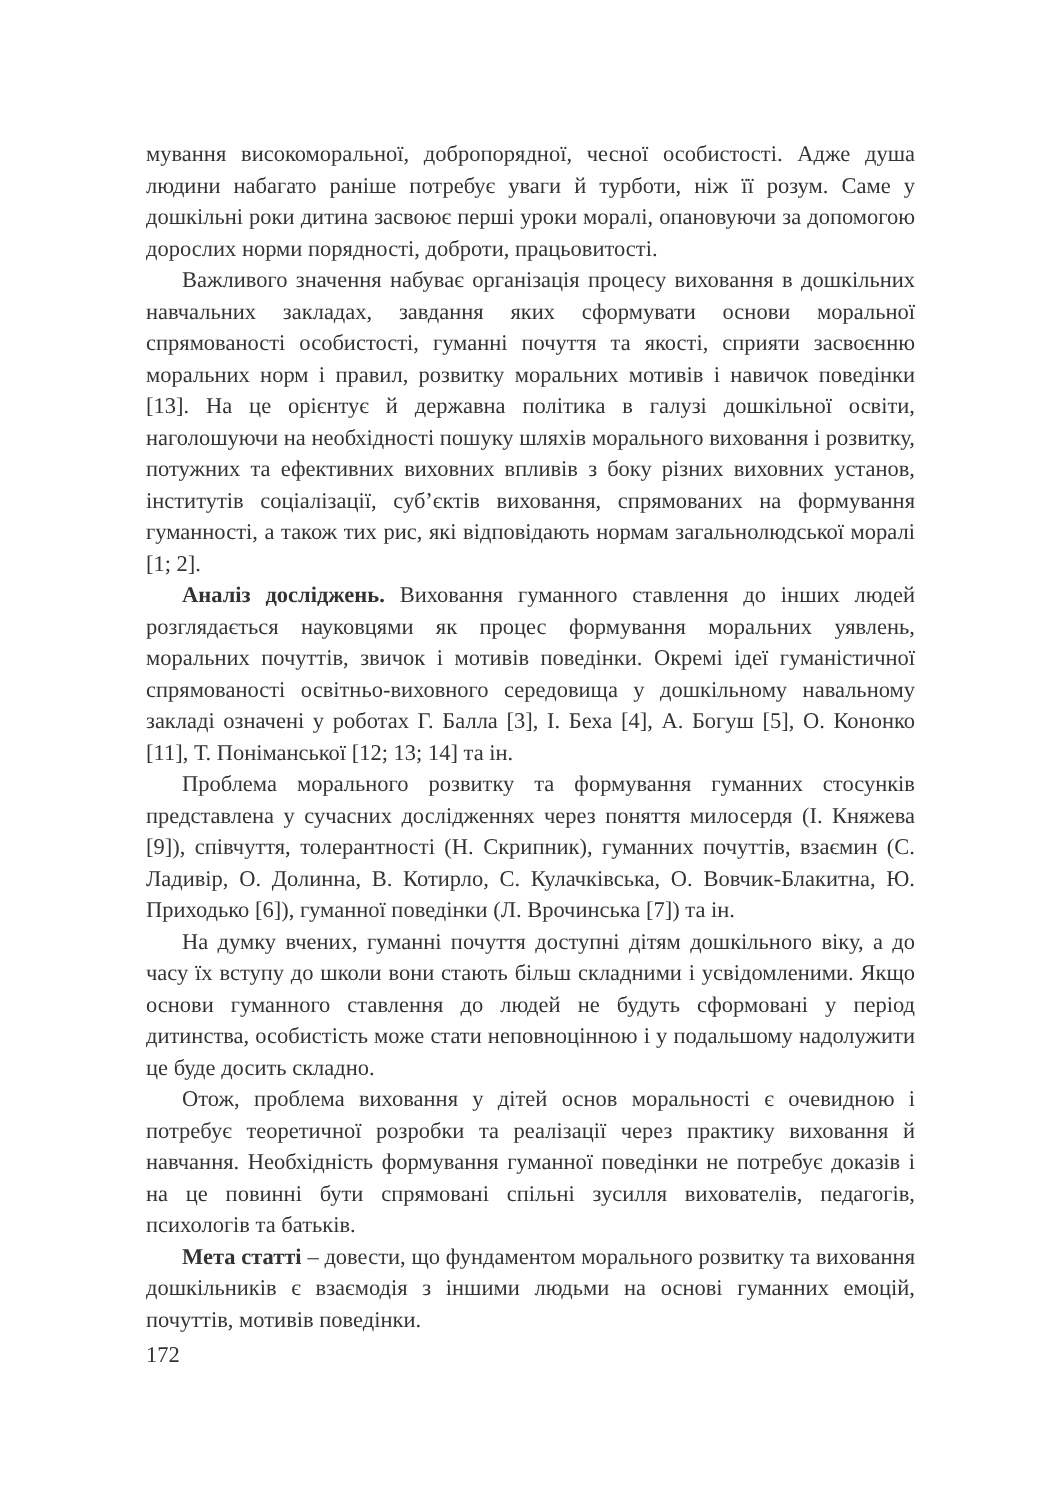мування високоморальної, добропорядної, чесної особистості. Адже душа людини набагато раніше потребує уваги й турботи, ніж її розум. Саме у дошкільні роки дитина засвоює перші уроки моралі, опановуючи за допомогою дорослих норми порядності, доброти, працьовитості.
Важливого значення набуває організація процесу виховання в дошкільних навчальних закладах, завдання яких сформувати основи моральної спрямованості особистості, гуманні почуття та якості, сприяти засвоєнню моральних норм і правил, розвитку моральних мотивів і навичок поведінки [13]. На це орієнтує й державна політика в галузі дошкільної освіти, наголошуючи на необхідності пошуку шляхів морального виховання і розвитку, потужних та ефективних виховних впливів з боку різних виховних установ, інститутів соціалізації, суб’єктів виховання, спрямованих на формування гуманності, а також тих рис, які відповідають нормам загальнолюдської моралі [1; 2].
Аналіз досліджень. Виховання гуманного ставлення до інших людей розглядається науковцями як процес формування моральних уявлень, моральних почуттів, звичок і мотивів поведінки. Окремі ідеї гуманістичної спрямованості освітньо-виховного середовища у дошкільному навальному закладі означені у роботах Г. Балла [3], І. Беха [4], А. Богуш [5], О. Кононко [11], Т. Поніманської [12; 13; 14] та ін.
Проблема морального розвитку та формування гуманних стосунків представлена у сучасних дослідженнях через поняття милосердя (І. Княжева [9]), співчуття, толерантності (Н. Скрипник), гуманних почуттів, взаємин (С. Ладивір, О. Долинна, В. Котирло, С. Кулачківська, О. Вовчик-Блакитна, Ю. Приходько [6]), гуманної поведінки (Л. Врочинська [7]) та ін.
На думку вчених, гуманні почуття доступні дітям дошкільного віку, а до часу їх вступу до школи вони стають більш складними і усвідомленими. Якщо основи гуманного ставлення до людей не будуть сформовані у період дитинства, особистість може стати неповноцінною і у подальшому надолужити це буде досить складно.
Отож, проблема виховання у дітей основ моральності є очевидною і потребує теоретичної розробки та реалізації через практику виховання й навчання. Необхідність формування гуманної поведінки не потребує доказів і на це повинні бути спрямовані спільні зусилля вихователів, педагогів, психологів та батьків.
Мета статті – довести, що фундаментом морального розвитку та виховання дошкільників є взаємодія з іншими людьми на основі гуманних емоцій, почуттів, мотивів поведінки.
172